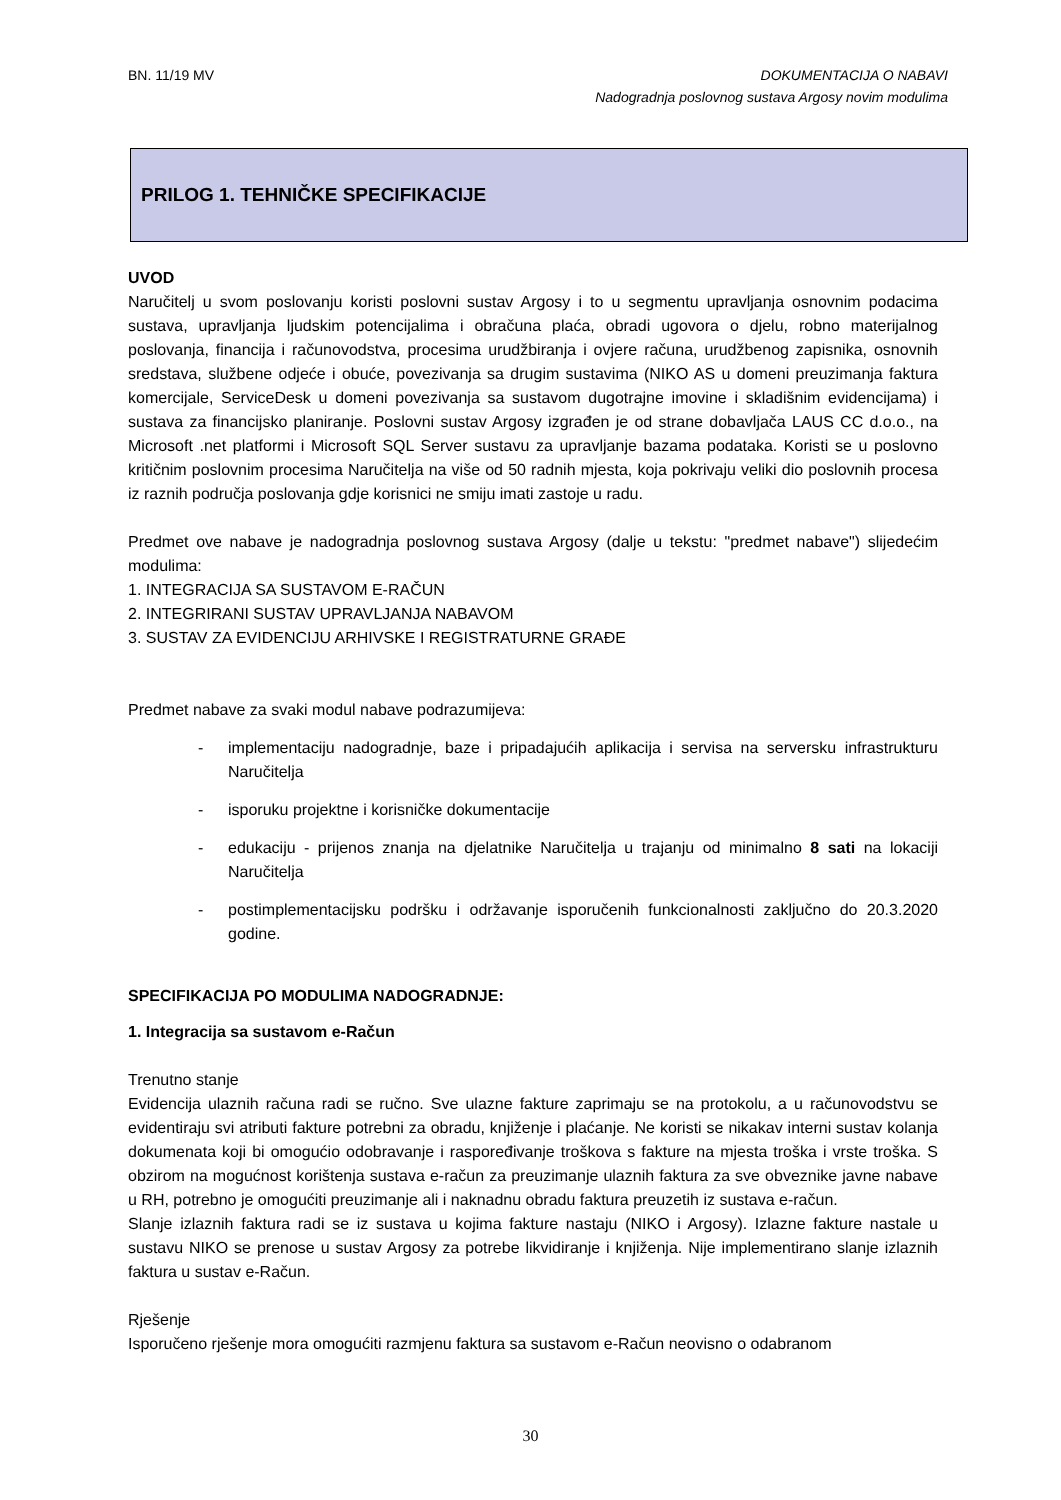BN. 11/19 MV
DOKUMENTACIJA O NABAVI
Nadogradnja poslovnog sustava Argosy novim modulima
PRILOG 1. TEHNIČKE SPECIFIKACIJE
UVOD
Naručitelj u svom poslovanju koristi poslovni sustav Argosy i to u segmentu upravljanja osnovnim podacima sustava, upravljanja ljudskim potencijalima i obračuna plaća, obradi ugovora o djelu, robno materijalnog poslovanja, financija i računovodstva, procesima urudžbiranja i ovjere računa, urudžbenog zapisnika, osnovnih sredstava, službene odjeće i obuće, povezivanja sa drugim sustavima (NIKO AS u domeni preuzimanja faktura komercijale, ServiceDesk u domeni povezivanja sa sustavom dugotrajne imovine i skladišnim evidencijama) i sustava za financijsko planiranje. Poslovni sustav Argosy izgrađen je od strane dobavljača LAUS CC d.o.o., na Microsoft .net platformi i Microsoft SQL Server sustavu za upravljanje bazama podataka. Koristi se u poslovno kritičnim poslovnim procesima Naručitelja na više od 50 radnih mjesta, koja pokrivaju veliki dio poslovnih procesa iz raznih područja poslovanja gdje korisnici ne smiju imati zastoje u radu.
Predmet ove nabave je nadogradnja poslovnog sustava Argosy (dalje u tekstu: "predmet nabave") slijedećim modulima:
1. INTEGRACIJA SA SUSTAVOM E-RAČUN
2. INTEGRIRANI SUSTAV UPRAVLJANJA NABAVOM
3. SUSTAV ZA EVIDENCIJU ARHIVSKE I REGISTRATURNE GRAĐE
Predmet nabave za svaki modul nabave podrazumijeva:
- implementaciju nadogradnje, baze i pripadajućih aplikacija i servisa na serversku infrastrukturu Naručitelja
- isporuku projektne i korisničke dokumentacije
- edukaciju - prijenos znanja na djelatnike Naručitelja u trajanju od minimalno 8 sati na lokaciji Naručitelja
- postimplementacijsku podršku i održavanje isporučenih funkcionalnosti zaključno do 20.3.2020 godine.
SPECIFIKACIJA PO MODULIMA NADOGRADNJE:
1. Integracija sa sustavom e-Račun
Trenutno stanje
Evidencija ulaznih računa radi se ručno. Sve ulazne fakture zaprimaju se na protokolu, a u računovodstvu se evidentiraju svi atributi fakture potrebni za obradu, knjiženje i plaćanje. Ne koristi se nikakav interni sustav kolanja dokumenata koji bi omogućio odobravanje i raspoređivanje troškova s fakture na mjesta troška i vrste troška. S obzirom na mogućnost korištenja sustava e-račun za preuzimanje ulaznih faktura za sve obveznike javne nabave u RH, potrebno je omogućiti preuzimanje ali i naknadnu obradu faktura preuzetih iz sustava e-račun.
Slanje izlaznih faktura radi se iz sustava u kojima fakture nastaju (NIKO i Argosy). Izlazne fakture nastale u sustavu NIKO se prenose u sustav Argosy za potrebe likvidiranje i knjiženja. Nije implementirano slanje izlaznih faktura u sustav e-Račun.
Rješenje
Isporučeno rješenje mora omogućiti razmjenu faktura sa sustavom e-Račun neovisno o odabranom
30